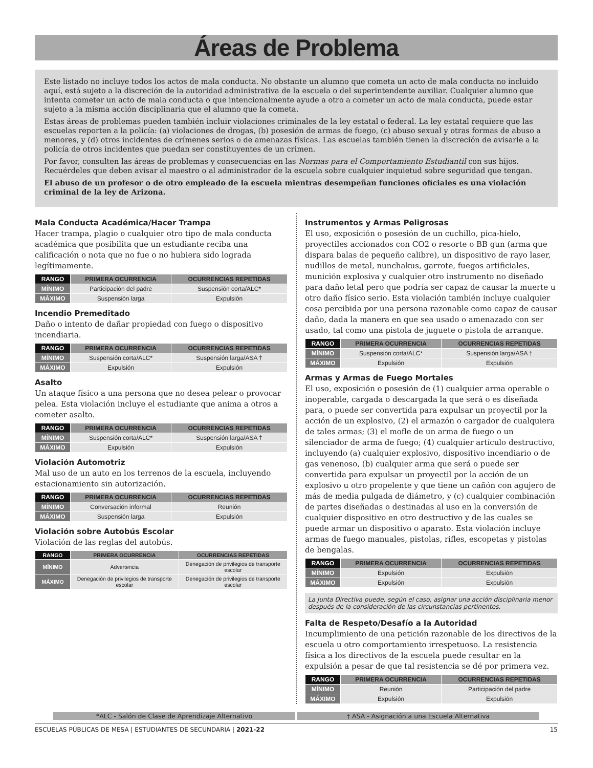Áreas de Problema
Este listado no incluye todos los actos de mala conducta. No obstante un alumno que cometa un acto de mala conducta no incluido aquí, está sujeto a la discreción de la autoridad administrativa de la escuela o del superintendente auxiliar. Cualquier alumno que intenta cometer un acto de mala conducta o que intencionalmente ayude a otro a cometer un acto de mala conducta, puede estar sujeto a la misma acción disciplinaria que el alumno que la cometa.
Estas áreas de problemas pueden también incluir violaciones criminales de la ley estatal o federal. La ley estatal requiere que las escuelas reporten a la policía: (a) violaciones de drogas, (b) posesión de armas de fuego, (c) abuso sexual y otras formas de abuso a menores, y (d) otros incidentes de crímenes serios o de amenazas físicas. Las escuelas también tienen la discreción de avisarle a la policía de otros incidentes que puedan ser constituyentes de un crimen.
Por favor, consulten las áreas de problemas y consecuencias en las Normas para el Comportamiento Estudiantil con sus hijos. Recuérdeles que deben avisar al maestro o al administrador de la escuela sobre cualquier inquietud sobre seguridad que tengan.
El abuso de un profesor o de otro empleado de la escuela mientras desempeñan funciones oficiales es una violación criminal de la ley de Arizona.
Mala Conducta Académica/Hacer Trampa
Hacer trampa, plagio o cualquier otro tipo de mala conducta académica que posibilita que un estudiante reciba una calificación o nota que no fue o no hubiera sido lograda legítimamente.
| RANGO | PRIMERA OCURRENCIA | OCURRENCIAS REPETIDAS |
| --- | --- | --- |
| MÍNIMO | Participación del padre | Suspensión corta/ALC* |
| MÁXIMO | Suspensión larga | Expulsión |
Incendio Premeditado
Daño o intento de dañar propiedad con fuego o dispositivo incendiaria.
| RANGO | PRIMERA OCURRENCIA | OCURRENCIAS REPETIDAS |
| --- | --- | --- |
| MÍNIMO | Suspensión corta/ALC* | Suspensión larga/ASA † |
| MÁXIMO | Expulsión | Expulsión |
Asalto
Un ataque físico a una persona que no desea pelear o provocar pelea. Esta violación incluye el estudiante que anima a otros a cometer asalto.
| RANGO | PRIMERA OCURRENCIA | OCURRENCIAS REPETIDAS |
| --- | --- | --- |
| MÍNIMO | Suspensión corta/ALC* | Suspensión larga/ASA † |
| MÁXIMO | Expulsión | Expulsión |
Violación Automotriz
Mal uso de un auto en los terrenos de la escuela, incluyendo estacionamiento sin autorización.
| RANGO | PRIMERA OCURRENCIA | OCURRENCIAS REPETIDAS |
| --- | --- | --- |
| MÍNIMO | Conversación informal | Reunión |
| MÁXIMO | Suspensión larga | Expulsión |
Violación sobre Autobús Escolar
Violación de las reglas del autobús.
| RANGO | PRIMERA OCURRENCIA | OCURRENCIAS REPETIDAS |
| --- | --- | --- |
| MÍNIMO | Advertencia | Denegación de privilegios de transporte escolar |
| MÁXIMO | Denegación de privilegios de transporte escolar | Denegación de privilegios de transporte escolar |
Instrumentos y Armas Peligrosas
El uso, exposición o posesión de un cuchillo, pica-hielo, proyectiles accionados con CO2 o resorte o BB gun (arma que dispara balas de pequeño calibre), un dispositivo de rayo laser, nudillos de metal, nunchakus, garrote, fuegos artificiales, munición explosiva y cualquier otro instrumento no diseñado para daño letal pero que podría ser capaz de causar la muerte u otro daño físico serio. Esta violación también incluye cualquier cosa percibida por una persona razonable como capaz de causar daño, dada la manera en que sea usado o amenazado con ser usado, tal como una pistola de juguete o pistola de arranque.
| RANGO | PRIMERA OCURRENCIA | OCURRENCIAS REPETIDAS |
| --- | --- | --- |
| MÍNIMO | Suspensión corta/ALC* | Suspensión larga/ASA † |
| MÁXIMO | Expulsión | Expulsión |
Armas y Armas de Fuego Mortales
El uso, exposición o posesión de (1) cualquier arma operable o inoperable, cargada o descargada la que será o es diseñada para, o puede ser convertida para expulsar un proyectil por la acción de un explosivo, (2) el armazón o cargador de cualquiera de tales armas; (3) el mofle de un arma de fuego o un silenciador de arma de fuego; (4) cualquier artículo destructivo, incluyendo (a) cualquier explosivo, dispositivo incendiario o de gas venenoso, (b) cualquier arma que será o puede ser convertida para expulsar un proyectil por la acción de un explosivo u otro propelente y que tiene un cañón con agujero de más de media pulgada de diámetro, y (c) cualquier combinación de partes diseñadas o destinadas al uso en la conversión de cualquier dispositivo en otro destructivo y de las cuales se puede armar un dispositivo o aparato. Esta violación incluye armas de fuego manuales, pistolas, rifles, escopetas y pistolas de bengalas.
| RANGO | PRIMERA OCURRENCIA | OCURRENCIAS REPETIDAS |
| --- | --- | --- |
| MÍNIMO | Expulsión | Expulsión |
| MÁXIMO | Expulsión | Expulsión |
La Junta Directiva puede, según el caso, asignar una acción disciplinaria menor después de la consideración de las circunstancias pertinentes.
Falta de Respeto/Desafío a la Autoridad
Incumplimiento de una petición razonable de los directivos de la escuela u otro comportamiento irrespetuoso. La resistencia física a los directivos de la escuela puede resultar en la expulsión a pesar de que tal resistencia se dé por primera vez.
| RANGO | PRIMERA OCURRENCIA | OCURRENCIAS REPETIDAS |
| --- | --- | --- |
| MÍNIMO | Reunión | Participación del padre |
| MÁXIMO | Expulsión | Expulsión |
*ALC - Salón de Clase de Aprendizaje Alternativo
† ASA - Asignación a una Escuela Alternativa
ESCUELAS PÚBLICAS DE MESA | ESTUDIANTES DE SECUNDARIA | 2021-22 15